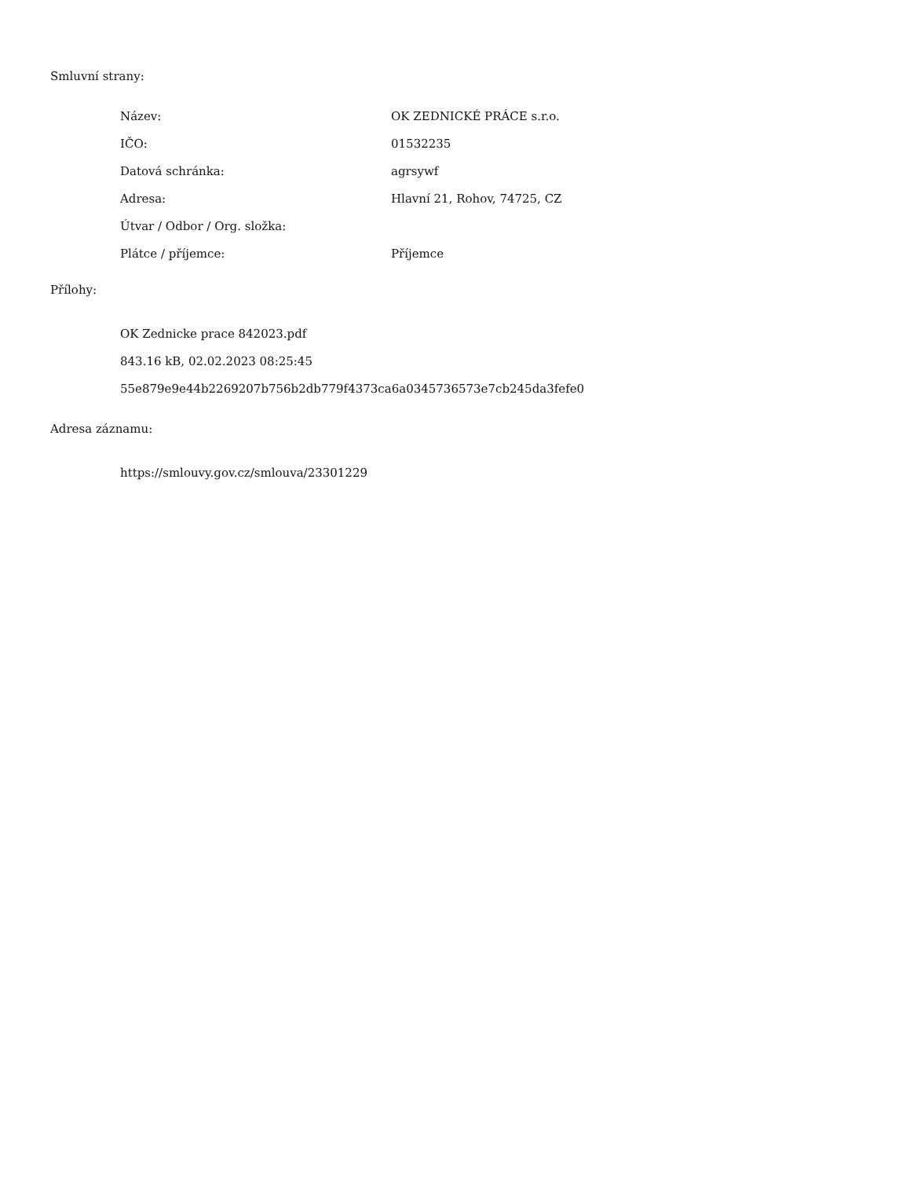Smluvní strany:
| Název: | OK ZEDNICKÉ PRÁCE s.r.o. |
| IČO: | 01532235 |
| Datová schránka: | agrsywf |
| Adresa: | Hlavní 21, Rohov, 74725, CZ |
| Útvar / Odbor / Org. složka: | |
| Plátce / příjemce: | Příjemce |
Přílohy:
OK Zednicke prace 842023.pdf
843.16 kB, 02.02.2023 08:25:45
55e879e9e44b2269207b756b2db779f4373ca6a0345736573e7cb245da3fefe0
Adresa záznamu:
https://smlouvy.gov.cz/smlouva/23301229